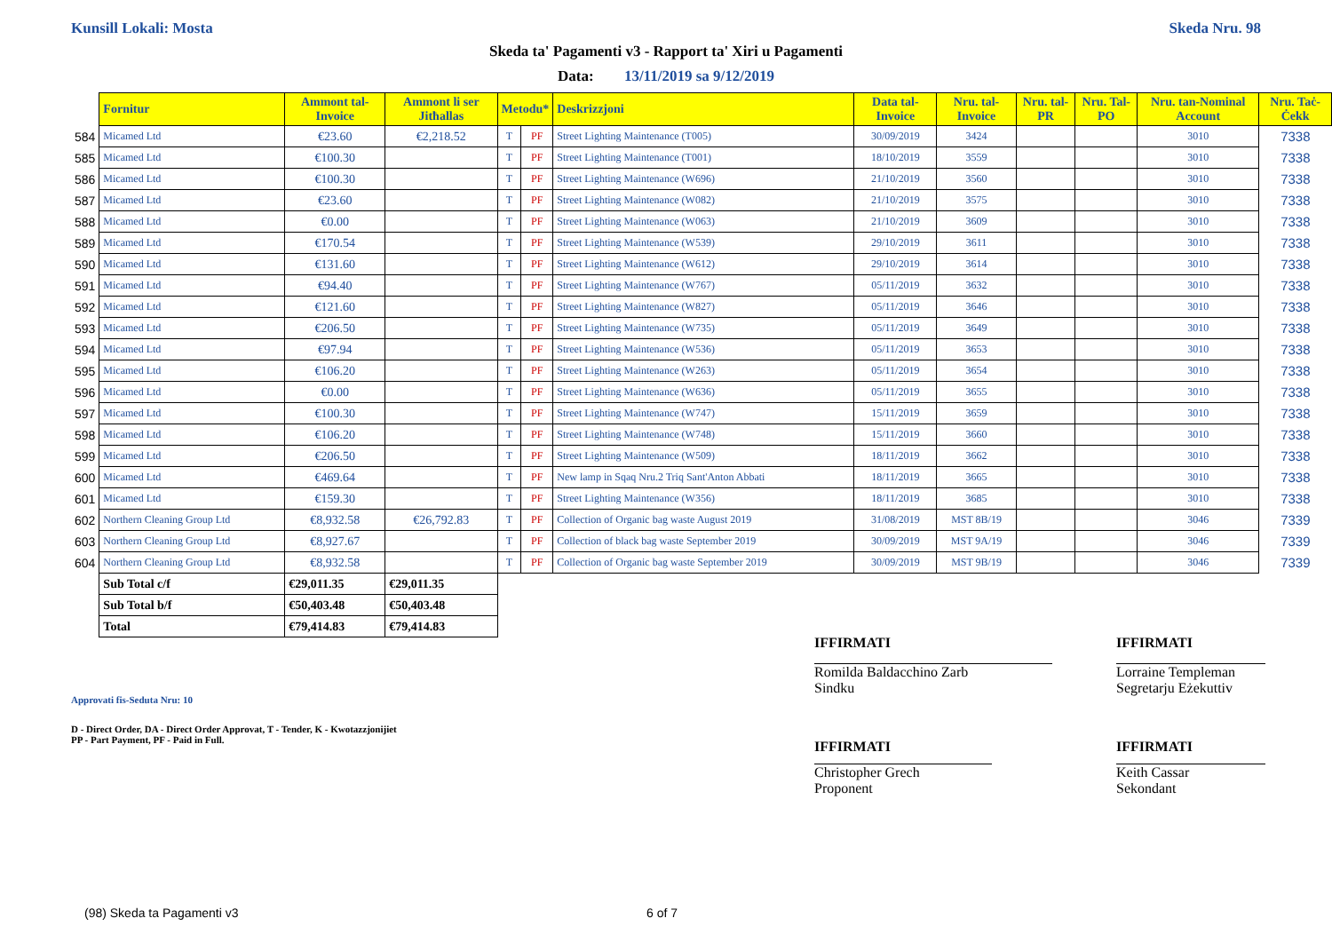Kunsill Lokali: Mosta Skeda Nru. 98
Skeda ta' Pagamenti v3 - Rapport ta' Xiri u Pagamenti
Data: 13/11/2019 sa 9/12/2019
| | Fornitur | Ammont tal-Invoice | Ammont li ser Jitħallas | Metodu* | | Deskrizzjoni | Data tal-Invoice | Nru. tal-Invoice | Nru. tal-PR | Nru. Tal-PO | Nru. tan-Nominal Account | Nru. Taċ-Ċekk |
| --- | --- | --- | --- | --- | --- | --- | --- | --- | --- | --- | --- | --- |
| 584 | Micamed Ltd | €23.60 | €2,218.52 | T | PF | Street Lighting Maintenance (T005) | 30/09/2019 | 3424 | | | 3010 | 7338 |
| 585 | Micamed Ltd | €100.30 | | T | PF | Street Lighting Maintenance (T001) | 18/10/2019 | 3559 | | | 3010 | 7338 |
| 586 | Micamed Ltd | €100.30 | | T | PF | Street Lighting Maintenance (W696) | 21/10/2019 | 3560 | | | 3010 | 7338 |
| 587 | Micamed Ltd | €23.60 | | T | PF | Street Lighting Maintenance (W082) | 21/10/2019 | 3575 | | | 3010 | 7338 |
| 588 | Micamed Ltd | €0.00 | | T | PF | Street Lighting Maintenance (W063) | 21/10/2019 | 3609 | | | 3010 | 7338 |
| 589 | Micamed Ltd | €170.54 | | T | PF | Street Lighting Maintenance (W539) | 29/10/2019 | 3611 | | | 3010 | 7338 |
| 590 | Micamed Ltd | €131.60 | | T | PF | Street Lighting Maintenance (W612) | 29/10/2019 | 3614 | | | 3010 | 7338 |
| 591 | Micamed Ltd | €94.40 | | T | PF | Street Lighting Maintenance (W767) | 05/11/2019 | 3632 | | | 3010 | 7338 |
| 592 | Micamed Ltd | €121.60 | | T | PF | Street Lighting Maintenance (W827) | 05/11/2019 | 3646 | | | 3010 | 7338 |
| 593 | Micamed Ltd | €206.50 | | T | PF | Street Lighting Maintenance (W735) | 05/11/2019 | 3649 | | | 3010 | 7338 |
| 594 | Micamed Ltd | €97.94 | | T | PF | Street Lighting Maintenance (W536) | 05/11/2019 | 3653 | | | 3010 | 7338 |
| 595 | Micamed Ltd | €106.20 | | T | PF | Street Lighting Maintenance (W263) | 05/11/2019 | 3654 | | | 3010 | 7338 |
| 596 | Micamed Ltd | €0.00 | | T | PF | Street Lighting Maintenance (W636) | 05/11/2019 | 3655 | | | 3010 | 7338 |
| 597 | Micamed Ltd | €100.30 | | T | PF | Street Lighting Maintenance (W747) | 15/11/2019 | 3659 | | | 3010 | 7338 |
| 598 | Micamed Ltd | €106.20 | | T | PF | Street Lighting Maintenance (W748) | 15/11/2019 | 3660 | | | 3010 | 7338 |
| 599 | Micamed Ltd | €206.50 | | T | PF | Street Lighting Maintenance (W509) | 18/11/2019 | 3662 | | | 3010 | 7338 |
| 600 | Micamed Ltd | €469.64 | | T | PF | New lamp in Sqaq Nru.2 Triq Sant'Anton Abbati | 18/11/2019 | 3665 | | | 3010 | 7338 |
| 601 | Micamed Ltd | €159.30 | | T | PF | Street Lighting Maintenance (W356) | 18/11/2019 | 3685 | | | 3010 | 7338 |
| 602 | Northern Cleaning Group Ltd | €8,932.58 | €26,792.83 | T | PF | Collection of Organic bag waste August 2019 | 31/08/2019 | MST 8B/19 | | | 3046 | 7339 |
| 603 | Northern Cleaning Group Ltd | €8,927.67 | | T | PF | Collection of black bag waste September 2019 | 30/09/2019 | MST 9A/19 | | | 3046 | 7339 |
| 604 | Northern Cleaning Group Ltd | €8,932.58 | | T | PF | Collection of Organic bag waste September 2019 | 30/09/2019 | MST 9B/19 | | | 3046 | 7339 |
| | Sub Total c/f | €29,011.35 | €29,011.35 | | | | | | | | | |
| | Sub Total b/f | €50,403.48 | €50,403.48 | | | | | | | | | |
| | Total | €79,414.83 | €79,414.83 | | | | | | | | | |
IFFIRMATI
Romilda Baldacchino Zarb
Sindku
IFFIRMATI
Lorraine Templeman
Segretarju Eżekuttiv
Approvati fis-Seduta Nru: 10
D - Direct Order, DA - Direct Order Approvat, T - Tender, K - Kwotazzjonijiet
PP - Part Payment, PF - Paid in Full.
IFFIRMATI
Christopher Grech
Proponent
IFFIRMATI
Keith Cassar
Sekondant
(98) Skeda ta Pagamenti v3 6 of 7